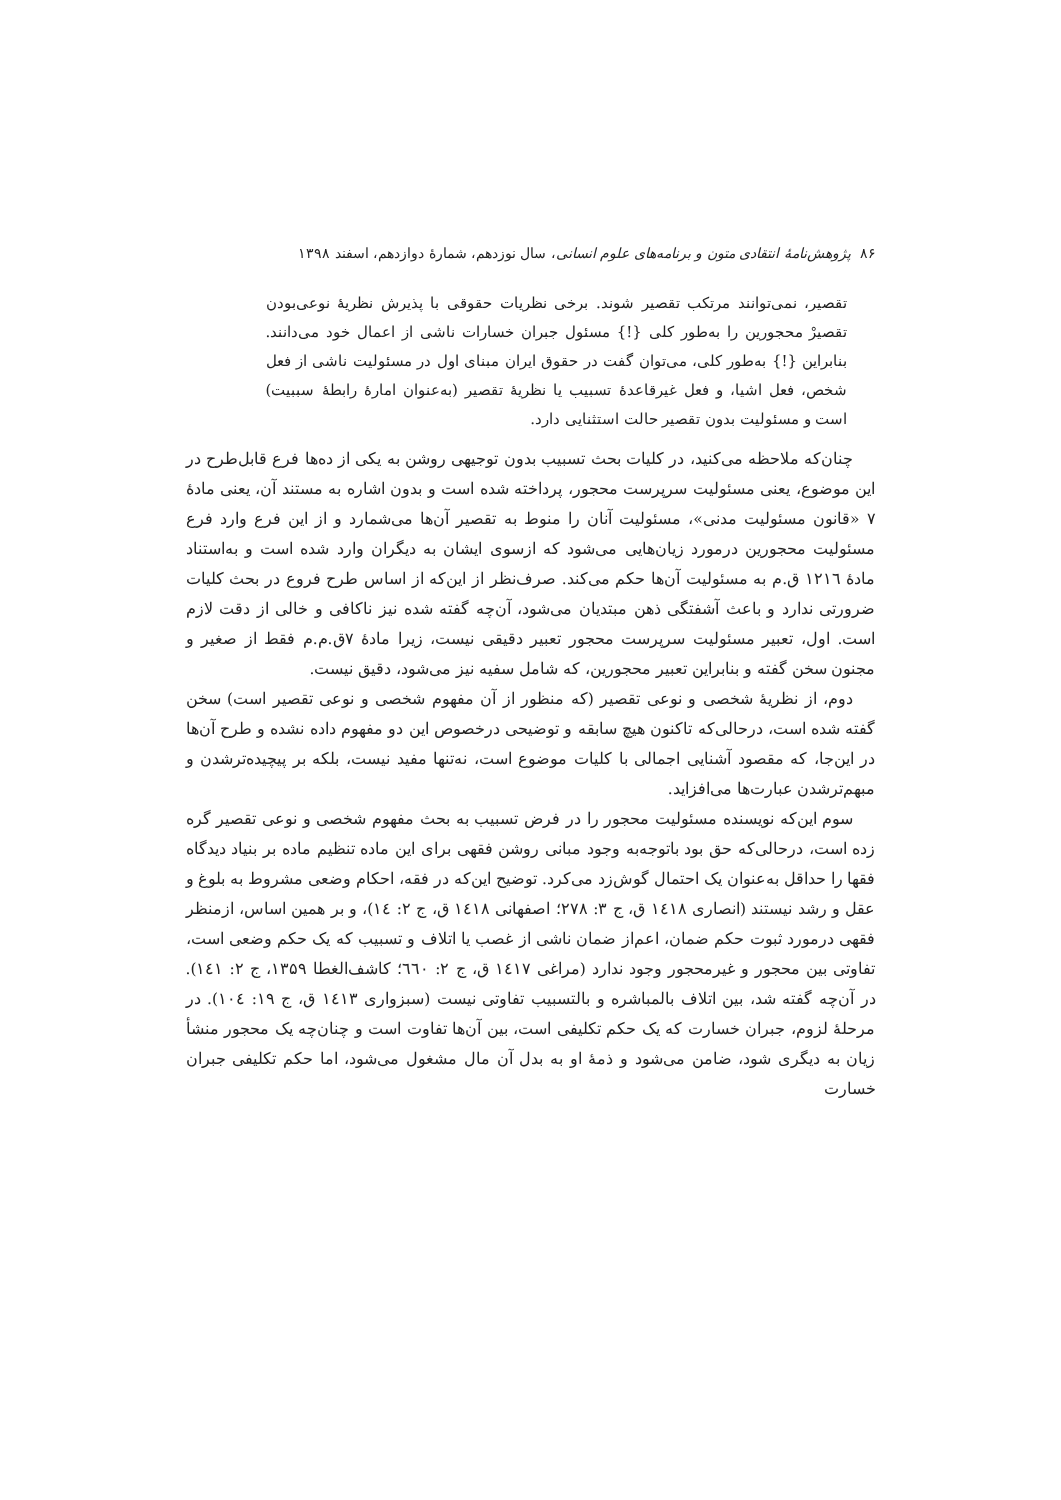۸۶ پژوهش‌نامهٔ انتقادی متون و برنامه‌های علوم انسانی، سال نوزدهم، شمارهٔ دوازدهم، اسفند ۱۳۹۸
تقصیر، نمی‌توانند مرتکب تقصیر شوند. برخی نظریات حقوقی با پذیرش نظریهٔ نوعی‌بودن تقصیرْ محجورین را به‌طور کلی {!} مسئول جبران خسارات ناشی از اعمال خود می‌دانند. بنابراین {!} به‌طور کلی، می‌توان گفت در حقوق ایران مبنای اول در مسئولیت ناشی از فعل شخص، فعل اشیا، و فعل غیرقاعدهٔ تسبیب یا نظریهٔ تقصیر (به‌عنوان امارهٔ رابطهٔ سببیت) است و مسئولیت بدون تقصیر حالت استثنایی دارد.
چنان‌که ملاحظه می‌کنید، در کلیات بحث تسبیب بدون توجیهی روشن به یکی از ده‌ها فرع قابل‌طرح در این موضوع، یعنی مسئولیت سرپرست محجور، پرداخته شده است و بدون اشاره به مستند آن، یعنی مادهٔ ۷ «قانون مسئولیت مدنی»، مسئولیت آنان را منوط به تقصیر آن‌ها می‌شمارد و از این فرع وارد فرع مسئولیت محجورین درمورد زیان‌هایی می‌شود که ازسوی ایشان به دیگران وارد شده است و به‌استناد مادهٔ ١٢١٦ ق.م به مسئولیت آن‌ها حکم می‌کند. صرف‌نظر از این‌که از اساس طرح فروع در بحث کلیات ضرورتی ندارد و باعث آشفتگی ذهن مبتدیان می‌شود، آن‌چه گفته شده نیز ناکافی و خالی از دقت لازم است. اول، تعبیر مسئولیت سرپرست محجور تعبیر دقیقی نیست، زیرا مادهٔ ۷ق.م.م فقط از صغیر و مجنون سخن گفته و بنابراین تعبیر محجورین، که شامل سفیه نیز می‌شود، دقیق نیست.
دوم، از نظریهٔ شخصی و نوعی تقصیر (که منظور از آن مفهوم شخصی و نوعی تقصیر است) سخن گفته شده است، درحالی‌که تاکنون هیچ سابقه و توضیحی درخصوص این دو مفهوم داده نشده و طرح آن‌ها در این‌جا، که مقصود آشنایی اجمالی با کلیات موضوع است، نه‌تنها مفید نیست، بلکه بر پیچیده‌ترشدن و مبهم‌ترشدن عبارت‌ها می‌افزاید.
سوم این‌که نویسنده مسئولیت محجور را در فرض تسبیب به بحث مفهوم شخصی و نوعی تقصیر گره زده است، درحالی‌که حق بود باتوجه‌به وجود مبانی روشن فقهی برای این ماده تنظیم ماده بر بنیاد دیدگاه فقها را حداقل به‌عنوان یک احتمال گوش‌زد می‌کرد. توضیح این‌که در فقه، احکام وضعی مشروط به بلوغ و عقل و رشد نیستند (انصاری ١٤١٨ ق، ج ۳: ۲۷۸؛ اصفهانی ١٤١٨ ق، ج ۲: ١٤)، و بر همین اساس، ازمنظر فقهی درمورد ثبوت حکم ضمان، اعم‌از ضمان ناشی از غصب یا اتلاف و تسبیب که یک حکم وضعی است، تفاوتی بین محجور و غیرمحجور وجود ندارد (مراغی ١٤١٧ ق، ج ۲: ٦٦٠؛ کاشف‌الغطا ۱۳۵۹، ج ۲: ١٤١). در آن‌چه گفته شد، بین اتلاف بالمباشره و بالتسبیب تفاوتی نیست (سبزواری ١٤١٣ ق، ج ١٩: ١٠٤). در مرحلهٔ لزوم، جبران خسارت که یک حکم تکلیفی است، بین آن‌ها تفاوت است و چنان‌چه یک محجور منشأ زیان به دیگری شود، ضامن می‌شود و ذمهٔ او به بدل آن مال مشغول می‌شود، اما حکم تکلیفی جبران خسارت